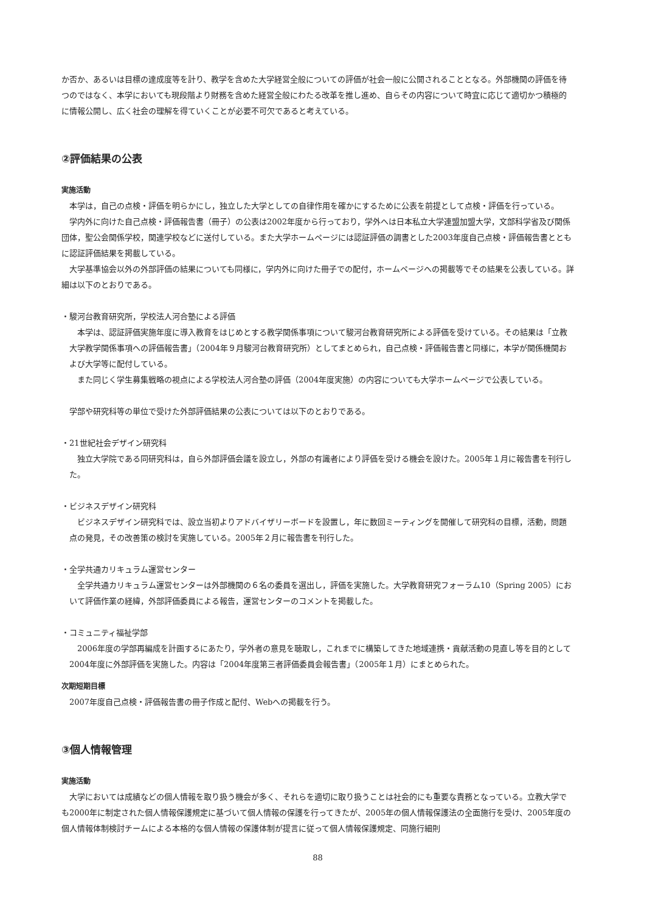か否か、あるいは目標の達成度等を計り、教学を含めた大学経営全般についての評価が社会一般に公開されることとなる。外部機関の評価を待つのではなく、本学においても現段階より財務を含めた経営全般にわたる改革を推し進め、自らその内容について時宜に応じて適切かつ積極的に情報公開し、広く社会の理解を得ていくことが必要不可欠であると考えている。
②評価結果の公表
実施活動
本学は，自己の点検・評価を明らかにし，独立した大学としての自律作用を確かにするために公表を前提として点検・評価を行っている。
学内外に向けた自己点検・評価報告書（冊子）の公表は2002年度から行っており，学外へは日本私立大学連盟加盟大学，文部科学省及び関係団体，聖公会関係学校，関連学校などに送付している。また大学ホームページには認証評価の調書とした2003年度自己点検・評価報告書とともに認証評価結果を掲載している。
大学基準協会以外の外部評価の結果についても同様に，学内外に向けた冊子での配付，ホームページへの掲載等でその結果を公表している。詳細は以下のとおりである。
・駿河台教育研究所，学校法人河合塾による評価
本学は、認証評価実施年度に導入教育をはじめとする教学関係事項について駿河台教育研究所による評価を受けている。その結果は「立教大学教学関係事項への評価報告書」（2004年９月駿河台教育研究所）としてまとめられ，自己点検・評価報告書と同様に，本学が関係機関および大学等に配付している。
また同じく学生募集戦略の視点による学校法人河合塾の評価（2004年度実施）の内容についても大学ホームページで公表している。
学部や研究科等の単位で受けた外部評価結果の公表については以下のとおりである。
・21世紀社会デザイン研究科
独立大学院である同研究科は，自ら外部評価会議を設立し，外部の有識者により評価を受ける機会を設けた。2005年１月に報告書を刊行した。
・ビジネスデザイン研究科
ビジネスデザイン研究科では、設立当初よりアドバイザリーボードを設置し，年に数回ミーティングを開催して研究科の目標，活動，問題点の発見，その改善策の検討を実施している。2005年２月に報告書を刊行した。
・全学共通カリキュラム運営センター
全学共通カリキュラム運営センターは外部機関の６名の委員を選出し，評価を実施した。大学教育研究フォーラム10（Spring 2005）において評価作業の経緯，外部評価委員による報告，運営センターのコメントを掲載した。
・コミュニティ福祉学部
2006年度の学部再編成を計画するにあたり，学外者の意見を聴取し，これまでに構築してきた地域連携・貢献活動の見直し等を目的として2004年度に外部評価を実施した。内容は「2004年度第三者評価委員会報告書」（2005年１月）にまとめられた。
次期短期目標
2007年度自己点検・評価報告書の冊子作成と配付、Webへの掲載を行う。
③個人情報管理
実施活動
大学においては成績などの個人情報を取り扱う機会が多く、それらを適切に取り扱うことは社会的にも重要な責務となっている。立教大学でも2000年に制定された個人情報保護規定に基づいて個人情報の保護を行ってきたが、2005年の個人情報保護法の全面施行を受け、2005年度の個人情報体制検討チームによる本格的な個人情報の保護体制が提言に従って個人情報保護規定、同施行細則
88